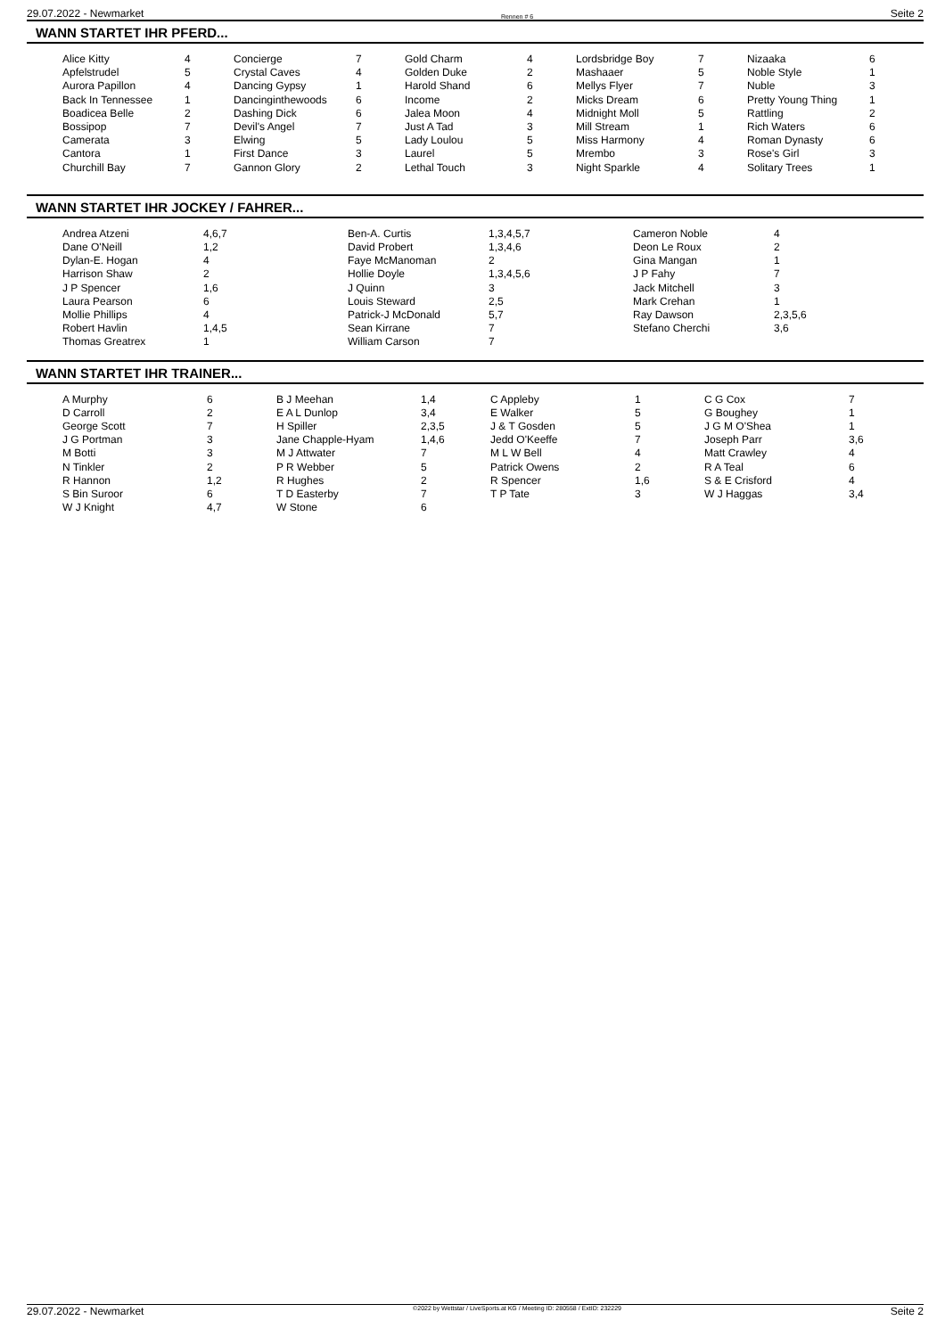29.07.2022 - Newmarket Rennen # 6 Seite 2
WANN STARTET IHR PFERD...
| Alice Kitty | 4 | Concierge | 7 | Gold Charm | 4 | Lordsbridge Boy | 7 | Nizaaka | 6 |
| Apfelstrudel | 5 | Crystal Caves | 4 | Golden Duke | 2 | Mashaaer | 5 | Noble Style | 1 |
| Aurora Papillon | 4 | Dancing Gypsy | 1 | Harold Shand | 6 | Mellys Flyer | 7 | Nuble | 3 |
| Back In Tennessee | 1 | Dancinginthewoods | 6 | Income | 2 | Micks Dream | 6 | Pretty Young Thing | 1 |
| Boadicea Belle | 2 | Dashing Dick | 6 | Jalea Moon | 4 | Midnight Moll | 5 | Rattling | 2 |
| Bossipop | 7 | Devil's Angel | 7 | Just A Tad | 3 | Mill Stream | 1 | Rich Waters | 6 |
| Camerata | 3 | Elwing | 5 | Lady Loulou | 5 | Miss Harmony | 4 | Roman Dynasty | 6 |
| Cantora | 1 | First Dance | 3 | Laurel | 5 | Mrembo | 3 | Rose's Girl | 3 |
| Churchill Bay | 7 | Gannon Glory | 2 | Lethal Touch | 3 | Night Sparkle | 4 | Solitary Trees | 1 |
WANN STARTET IHR JOCKEY / FAHRER...
| Andrea Atzeni | 4,6,7 | Ben-A. Curtis | 1,3,4,5,7 | Cameron Noble | 4 |
| Dane O'Neill | 1,2 | David Probert | 1,3,4,6 | Deon Le Roux | 2 |
| Dylan-E. Hogan | 4 | Faye McManoman | 2 | Gina Mangan | 1 |
| Harrison Shaw | 2 | Hollie Doyle | 1,3,4,5,6 | J P Fahy | 7 |
| J P Spencer | 1,6 | J Quinn | 3 | Jack Mitchell | 3 |
| Laura Pearson | 6 | Louis Steward | 2,5 | Mark Crehan | 1 |
| Mollie Phillips | 4 | Patrick-J McDonald | 5,7 | Ray Dawson | 2,3,5,6 |
| Robert Havlin | 1,4,5 | Sean Kirrane | 7 | Stefano Cherchi | 3,6 |
| Thomas Greatrex | 1 | William Carson | 7 | | |
WANN STARTET IHR TRAINER...
| A Murphy | 6 | B J Meehan | 1,4 | C Appleby | 1 | C G Cox | 7 |
| D Carroll | 2 | E A L Dunlop | 3,4 | E Walker | 5 | G Boughey | 1 |
| George Scott | 7 | H Spiller | 2,3,5 | J & T Gosden | 5 | J G M O'Shea | 1 |
| J G Portman | 3 | Jane Chapple-Hyam | 1,4,6 | Jedd O'Keeffe | 7 | Joseph Parr | 3,6 |
| M Botti | 3 | M J Attwater | 7 | M L W Bell | 4 | Matt Crawley | 4 |
| N Tinkler | 2 | P R Webber | 5 | Patrick Owens | 2 | R A Teal | 6 |
| R Hannon | 1,2 | R Hughes | 2 | R Spencer | 1,6 | S & E Crisford | 4 |
| S Bin Suroor | 6 | T D Easterby | 7 | T P Tate | 3 | W J Haggas | 3,4 |
| W J Knight | 4,7 | W Stone | 6 | | | | |
29.07.2022 - Newmarket ©2022 by Wettstar / LiveSports.at KG / Meeting ID: 280558 / ExtID: 232229 Seite 2